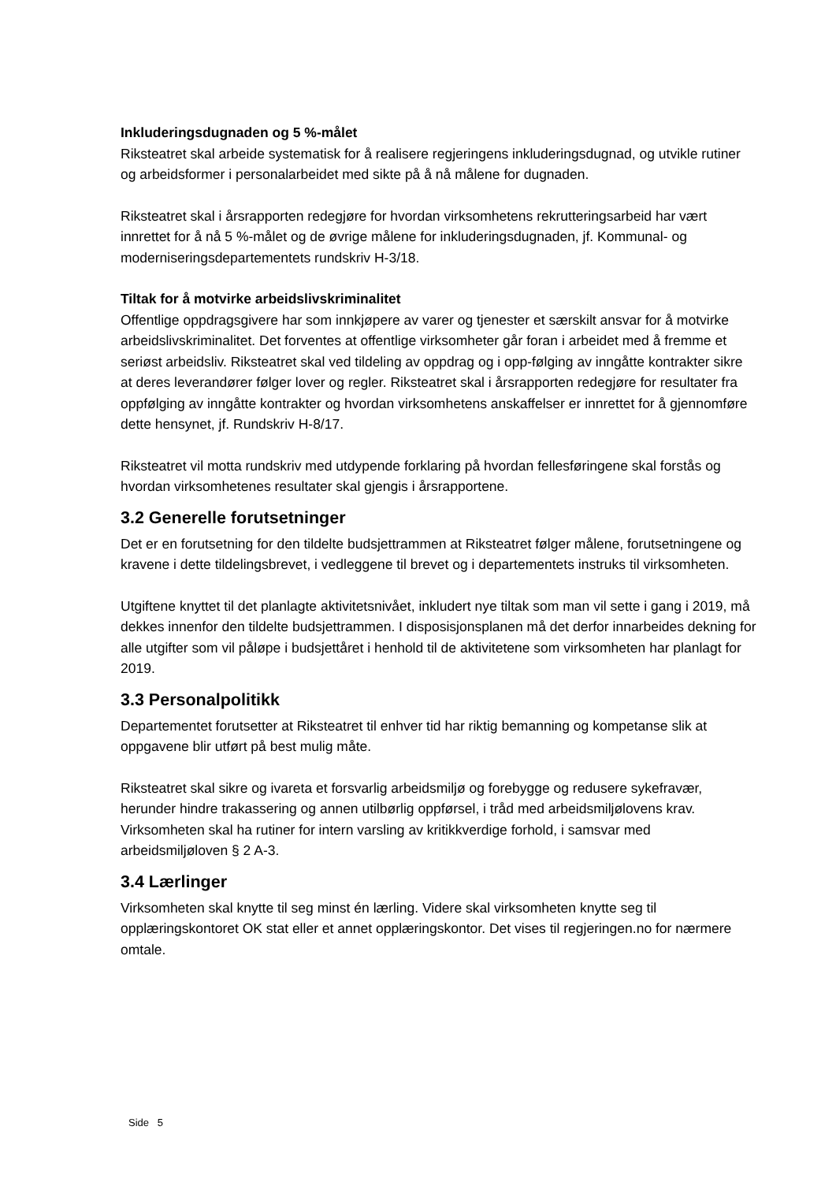Inkluderingsdugnaden og 5 %-målet
Riksteatret skal arbeide systematisk for å realisere regjeringens inkluderingsdugnad, og utvikle rutiner og arbeidsformer i personalarbeidet med sikte på å nå målene for dugnaden.
Riksteatret skal i årsrapporten redegjøre for hvordan virksomhetens rekrutteringsarbeid har vært innrettet for å nå 5 %-målet og de øvrige målene for inkluderingsdugnaden, jf. Kommunal- og moderniseringsdepartementets rundskriv H-3/18.
Tiltak for å motvirke arbeidslivskriminalitet
Offentlige oppdragsgivere har som innkjøpere av varer og tjenester et særskilt ansvar for å motvirke arbeidslivskriminalitet. Det forventes at offentlige virksomheter går foran i arbeidet med å fremme et seriøst arbeidsliv. Riksteatret skal ved tildeling av oppdrag og i opp-følging av inngåtte kontrakter sikre at deres leverandører følger lover og regler. Riksteatret skal i årsrapporten redegjøre for resultater fra oppfølging av inngåtte kontrakter og hvordan virksomhetens anskaffelser er innrettet for å gjennomføre dette hensynet, jf. Rundskriv H-8/17.
Riksteatret vil motta rundskriv med utdypende forklaring på hvordan fellesføringene skal forstås og hvordan virksomhetenes resultater skal gjengis i årsrapportene.
3.2 Generelle forutsetninger
Det er en forutsetning for den tildelte budsjettrammen at Riksteatret følger målene, forutsetningene og kravene i dette tildelingsbrevet, i vedleggene til brevet og i departementets instruks til virksomheten.
Utgiftene knyttet til det planlagte aktivitetsnivået, inkludert nye tiltak som man vil sette i gang i 2019, må dekkes innenfor den tildelte budsjettrammen. I disposisjonsplanen må det derfor innarbeides dekning for alle utgifter som vil påløpe i budsjettåret i henhold til de aktivitetene som virksomheten har planlagt for 2019.
3.3 Personalpolitikk
Departementet forutsetter at Riksteatret til enhver tid har riktig bemanning og kompetanse slik at oppgavene blir utført på best mulig måte.
Riksteatret skal sikre og ivareta et forsvarlig arbeidsmiljø og forebygge og redusere sykefravær, herunder hindre trakassering og annen utilbørlig oppførsel, i tråd med arbeidsmiljølovens krav. Virksomheten skal ha rutiner for intern varsling av kritikkverdige forhold, i samsvar med arbeidsmiljøloven § 2 A-3.
3.4 Lærlinger
Virksomheten skal knytte til seg minst én lærling. Videre skal virksomheten knytte seg til opplæringskontoret OK stat eller et annet opplæringskontor. Det vises til regjeringen.no for nærmere omtale.
Side 5